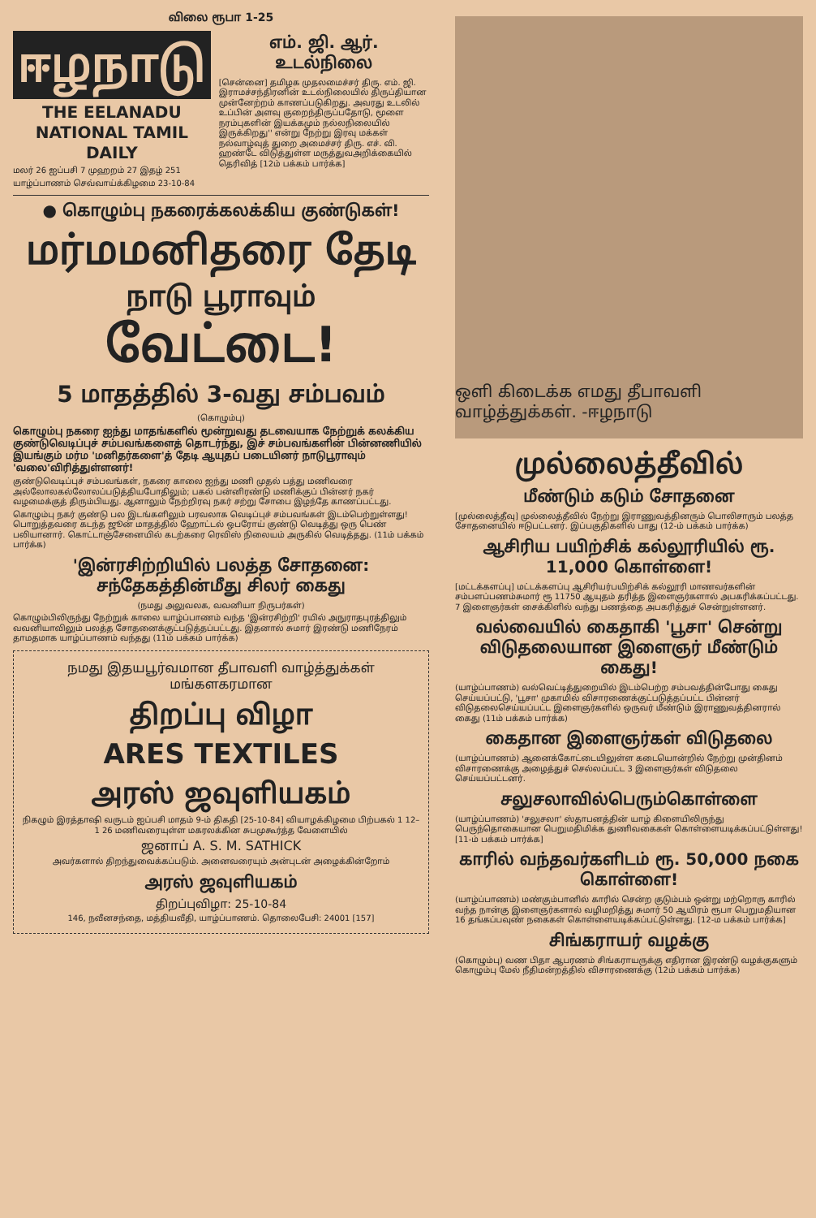விலை ரூபா 1-25
ஈழநாடு
THE EELANADU
NATIONAL TAMIL DAILY
மலர் 26 ஐப்பசி 7 முஹறம் 27 இதழ் 251
யாழ்ப்பாணம் செவ்வாய்க்கிழமை 23-10-84
எம். ஜி. ஆர். உடல்நிலை
[சென்னை] தமிழக முதலமைச்சர் திரு. எம். ஜி. இராமச்சந்திரனின் உடல்நிலையில் திருப்தியான முன்னேற்றம் காணப்படுகிறது. அவரது உடலில் உப்பின் அளவு குறைந்திருப்பதோடு, மூளை நரம்புகளின் இயக்கமும் நல்லநிலையில் இருக்கிறது'' என்று நேற்று இரவு மக்கள் நல்வாழ்வுத் துறை அமைச்சர் திரு. எச். வி. ஹண்டே விடுத்துள்ள மருத்துவஅறிக்கையில் தெரிவித் [12ம் பக்கம் பார்க்க]
● கொழும்பு நகரைக்கலக்கிய குண்டுகள்!
மர்மமனிதரை தேடி
நாடு பூராவும் வேட்டை!
5 மாதத்தில் 3-வது சம்பவம்
(கொழும்பு)
கொழும்பு நகரை ஐந்து மாதங்களில் மூன்றுவது தடவையாக நேற்றுக் கலக்கிய குண்டுவெடிப்புச் சம்பவங்களைத் தொடர்ந்து, இச் சம்பவங்களின் பின்னணியில் இயங்கும் மர்ம 'மனிதர்களை'த் தேடி ஆயுதப் படையினர் நாடுபூராவும் 'வலை'விரித்துள்ளனர்!
குண்டுவெடிப்புச் சம்பவங்கள், நகரை காலை ஐந்து மணி முதல் பத்து மணிவரை அல்லோலகல்லோலப்படுத்தியபோதிலும்; பகல் பன்னிரண்டு மணிக்குப் பின்னர் நகர் வழமைக்குத் திரும்பியது. ஆனாலும் நேற்றிரவு நகர் சற்று சோபை இழந்தே காணப்பட்டது.
கொழும்பு நகர் குண்டு பல இடங்களிலும் பரவலாக வெடிப்புச் சம்பவங்கள் இடம்பெற்றுள்ளது! பொறுத்தவரை கடந்த ஜூன் மாதத்தில் ஹோட்டல் ஒபரோய் குண்டு வெடித்து ஒரு பெண் பலியானார். கொட்டாஞ்சேனையில் கடற்கரை ரெவிஸ் நிலையம் அருகில் வெடித்தது. (11ம் பக்கம் பார்க்க)
'இன்ரசிற்றியில் பலத்த சோதனை: சந்தேகத்தின்மீது சிலர் கைது
(நமது அலுவலக, வவனியா நிருபர்கள்)
கொழும்பிலிருந்து நேற்றுக் காலை யாழ்ப்பாணம் வந்த 'இன்ரசிற்றி' ரயில் அநுராதபுரத்திலும் வவனியாவிலும் பலத்த சோதனைக்குட்படுத்தப்பட்டது. இதனால் சுமார் இரண்டு மணிநேரம் தாமதமாக யாழ்ப்பாணம் வந்தது (11ம் பக்கம் பார்க்க)
நமது இதயபூர்வமான தீபாவளி வாழ்த்துக்கள் மங்களகரமான
திறப்பு விழா
ARES TEXTILES
அரஸ் ஜவுளியகம்
நிகழும் இரத்தாஷி வருடம் ஐப்பசி மாதம் 9-ம் திகதி [25-10-84] வியாழக்கிழமை பிற்பகல் 1 12–1 26 மணிவரையுள்ள மகரலக்கின சுபமுகூர்த்த வேளையில்
ஜனாப் A. S. M. SATHICK
அவர்களால் திறந்துவைக்கப்படும். அனைவரையும் அன்புடன் அழைக்கின்றோம்
அரஸ் ஜவுளியகம்
திறப்புவிழா: 25-10-84
146, நவீனசந்தை, மத்தியவீதி, யாழ்ப்பாணம். தொலைபேசி: 24001 [157]
ஒளி கிடைக்க எமது தீபாவளி வாழ்த்துக்கள். -ஈழநாடு
முல்லைத்தீவில்
மீண்டும் கடும் சோதனை
[முல்லைத்தீவு] முல்லைத்தீவில் நேற்று இராணுவத்தினரும் பொலிசாரும் பலத்த சோதனையில் ஈடுபட்டனர். இப்பகுதிகளில் பாது (12-ம் பக்கம் பார்க்க)
ஆசிரிய பயிற்சிக் கல்லூரியில் ரூ. 11,000 கொள்ளை!
[மட்டக்களப்பு] மட்டக்களப்பு ஆசிரியர்பயிற்சிக் கல்லூரி மாணவர்களின் சம்பளப்பணம்சுமார் ரூ 11750 ஆயுதம் தரித்த இளைஞர்களால் அபகரிக்கப்பட்டது. 7 இளைஞர்கள் சைக்கிளில் வந்து பணத்தை அபகரித்துச் சென்றுள்ளனர்.
வல்வையில் கைதாகி 'பூசா' சென்று விடுதலையான இளைஞர் மீண்டும் கைது!
(யாழ்ப்பாணம்) வல்வெட்டித்துறையில் இடம்பெற்ற சம்பவத்தின்போது கைது செய்யப்பட்டு, 'பூசா' முகாமில் விசாரணைக்குட்படுத்தப்பட்ட பின்னர் விடுதலைசெய்யப்பட்ட இளைஞர்களில் ஒருவர் மீண்டும் இராணுவத்தினரால் கைது (11ம் பக்கம் பார்க்க)
கைதான இளைஞர்கள் விடுதலை
(யாழ்ப்பாணம்) ஆனைக்கோட்டையிலுள்ள கடையொன்றில் நேற்று முன்தினம் விசாரணைக்கு அழைத்துச் செல்லப்பட்ட 3 இளைஞர்கள் விடுதலை செய்யப்பட்டனர்.
சலுசலாவில்பெரும்கொள்ளை
(யாழ்ப்பாணம்) 'சலுசலா' ஸ்தாபனத்தின் யாழ் கிளையிலிருந்து பெருந்தொகையான பெறுமதிமிக்க துணிவகைகள் கொள்ளையடிக்கப்பட்டுள்ளது! [11-ம் பக்கம் பார்க்க]
காரில் வந்தவர்களிடம் ரூ. 50,000 நகை கொள்ளை!
(யாழ்ப்பாணம்) மண்கும்பானில் காரில் சென்ற குடும்பம் ஒன்று மற்றொரு காரில் வந்த நான்கு இளைஞர்களால் வழிமறித்து சுமார் 50 ஆயிரம் ரூபா பெறுமதியான 16 தங்கப்பவுண் நகைகள் கொள்ளையடிக்கப்பட்டுள்ளது. [12-ம பக்கம் பார்க்க]
சிங்கராயர் வழக்கு
(கொழும்பு) வண பிதா ஆபரணம் சிங்கராயருக்கு எதிரான இரண்டு வழக்குகளும் கொழும்பு மேல் நீதிமன்றத்தில் விசாரணைக்கு (12ம் பக்கம் பார்க்க)